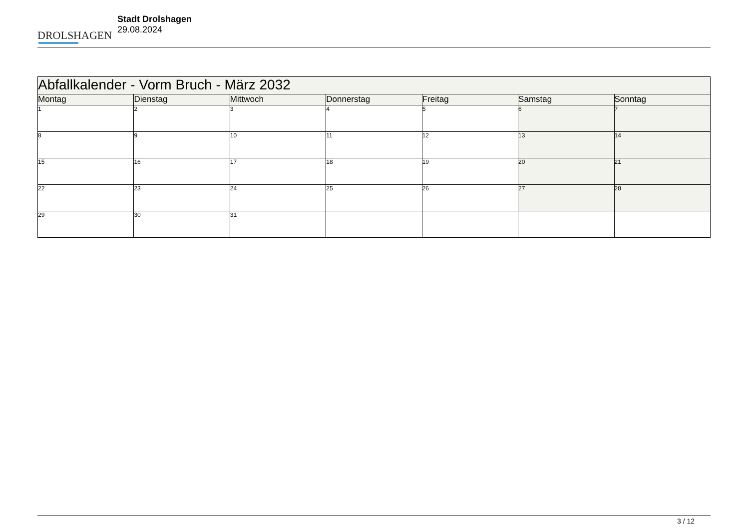DROLSHAGEN
Stadt Drolshagen
29.08.2024
| Abfallkalender - Vorm Bruch - März 2032 | | | | | | |
| Montag | Dienstag | Mittwoch | Donnerstag | Freitag | Samstag | Sonntag |
| 1 | 2 | 3 | 4 | 5 | 6 | 7 |
| 8 | 9 | 10 | 11 | 12 | 13 | 14 |
| 15 | 16 | 17 | 18 | 19 | 20 | 21 |
| 22 | 23 | 24 | 25 | 26 | 27 | 28 |
| 29 | 30 | 31 | | | | |
3 / 12